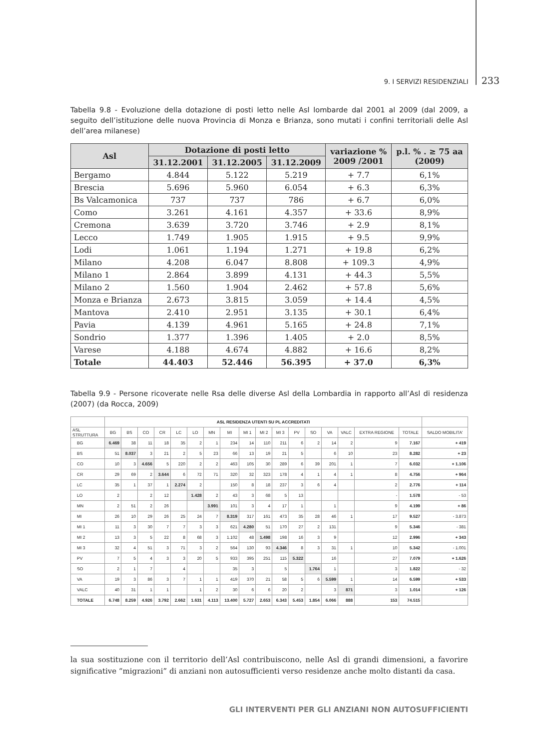9. I SERVIZI RESIDENZIALI 233
Tabella 9.8 - Evoluzione della dotazione di posti letto nelle Asl lombarde dal 2001 al 2009 (dal 2009, a seguito dell’istituzione delle nuova Provincia di Monza e Brianza, sono mutati i confini territoriali delle Asl dell’area milanese)
| Asl | Dotazione di posti letto | | | variazione % 2009 /2001 | p.l. % . ≥ 75 aa (2009) |
| --- | --- | --- | --- | --- | --- |
| | 31.12.2001 | 31.12.2005 | 31.12.2009 | | |
| Bergamo | 4.844 | 5.122 | 5.219 | + 7.7 | 6,1% |
| Brescia | 5.696 | 5.960 | 6.054 | + 6.3 | 6,3% |
| Bs Valcamonica | 737 | 737 | 786 | + 6.7 | 6,0% |
| Como | 3.261 | 4.161 | 4.357 | + 33.6 | 8,9% |
| Cremona | 3.639 | 3.720 | 3.746 | + 2.9 | 8,1% |
| Lecco | 1.749 | 1.905 | 1.915 | + 9.5 | 9,9% |
| Lodi | 1.061 | 1.194 | 1.271 | + 19.8 | 6,2% |
| Milano | 4.208 | 6.047 | 8.808 | + 109.3 | 4,9% |
| Milano 1 | 2.864 | 3.899 | 4.131 | + 44.3 | 5,5% |
| Milano 2 | 1.560 | 1.904 | 2.462 | + 57.8 | 5,6% |
| Monza e Brianza | 2.673 | 3.815 | 3.059 | + 14.4 | 4,5% |
| Mantova | 2.410 | 2.951 | 3.135 | + 30.1 | 6,4% |
| Pavia | 4.139 | 4.961 | 5.165 | + 24.8 | 7,1% |
| Sondrio | 1.377 | 1.396 | 1.405 | + 2.0 | 8,5% |
| Varese | 4.188 | 4.674 | 4.882 | + 16.6 | 8,2% |
| Totale | 44.403 | 52.446 | 56.395 | + 37.0 | 6,3% |
Tabella 9.9 - Persone ricoverate nelle Rsa delle diverse Asl della Lombardia in rapporto all’Asl di residenza (2007) (da Rocca, 2009)
| | ASL RESIDENZA UTENTI SU PL ACCREDITATI | | | | | | | | | | | | | | | | | |
| --- | --- | --- | --- | --- | --- | --- | --- | --- | --- | --- | --- | --- | --- | --- | --- | --- | --- | --- |
| ASL STRUTTURA | BG | BS | CO | CR | LC | LO | MN | MI | MI 1 | MI 2 | MI 3 | PV | SO | VA | VALC | EXTRA REGIONE | TOTALE | SALDO MOBILITA' |
| BG | 6.469 | 38 | 11 | 18 | 35 | 2 | 1 | 234 | 14 | 110 | 211 | 6 | 2 | 14 | 2 | 9 | 7.167 | + 419 |
| BS | 51 | 8.037 | 3 | 21 | 2 | 5 | 23 | 66 | 13 | 19 | 21 | 5 | | 6 | 10 | 23 | 8.282 | + 23 |
| CO | 10 | 3 | 4.656 | 5 | 220 | 2 | 2 | 463 | 105 | 30 | 289 | 6 | 39 | 201 | 1 | 7 | 6.032 | + 1.106 |
| CR | 29 | 69 | 2 | 3.644 | 6 | 72 | 71 | 320 | 32 | 323 | 178 | 4 | 1 | 4 | 1 | 8 | 4.756 | + 964 |
| LC | 35 | 1 | 37 | 1 | 2.274 | 2 | | 150 | 8 | 18 | 237 | 3 | 6 | 4 | | 2 | 2.776 | + 114 |
| LO | 2 | | 2 | 12 | | 1.428 | 2 | 43 | 3 | 68 | 5 | 13 | | | | - | 1.578 | - 53 |
| MN | 2 | 51 | 2 | 26 | | | 3.991 | 101 | 3 | 4 | 17 | 1 | | 1 | | 9 | 4.199 | + 86 |
| MI | 26 | 10 | 29 | 26 | 25 | 24 | 7 | 8.319 | 317 | 161 | 473 | 35 | 28 | 46 | 1 | 17 | 9.527 | - 3.873 |
| MI 1 | 11 | 3 | 30 | 7 | 7 | 3 | 3 | 621 | 4.280 | 51 | 170 | 27 | 2 | 131 | | 9 | 5.346 | - 381 |
| MI 2 | 13 | 3 | 5 | 22 | 8 | 68 | 3 | 1.102 | 48 | 1.498 | 198 | 16 | 3 | 9 | | 12 | 2.996 | + 343 |
| MI 3 | 32 | 4 | 51 | 3 | 71 | 3 | 2 | 564 | 130 | 93 | 4.346 | 8 | 3 | 31 | 1 | 10 | 5.342 | - 1.001 |
| PV | 7 | 5 | 4 | 3 | 3 | 20 | 5 | 933 | 395 | 251 | 115 | 5.322 | | 16 | | 27 | 7.079 | + 1.626 |
| SO | 2 | 1 | 7 | | 4 | | | 35 | 3 | | 5 | | 1.764 | 1 | | 3 | 1.822 | - 32 |
| VA | 19 | 3 | 86 | 3 | 7 | 1 | 1 | 419 | 370 | 21 | 58 | 5 | 6 | 5.599 | 1 | 14 | 6.599 | + 533 |
| VALC | 40 | 31 | 1 | 1 | | 1 | 2 | 30 | 6 | 6 | 20 | 2 | | 3 | 871 | 3 | 1.014 | + 126 |
| TOTALE | 6.748 | 8.259 | 4.926 | 3.792 | 2.662 | 1.631 | 4.113 | 13.400 | 5.727 | 2.653 | 6.343 | 5.453 | 1.854 | 6.066 | 888 | 153 | 74.515 | |
la sua sostituzione con il territorio dell’Asl contribuiscono, nelle Asl di grandi dimensioni, a favorire significative “migrazioni” di anziani non autosufficienti verso residenze anche molto distanti da casa.
GLI INTERVENTI PER GLI ANZIANI NON AUTOSUFFICIENTI